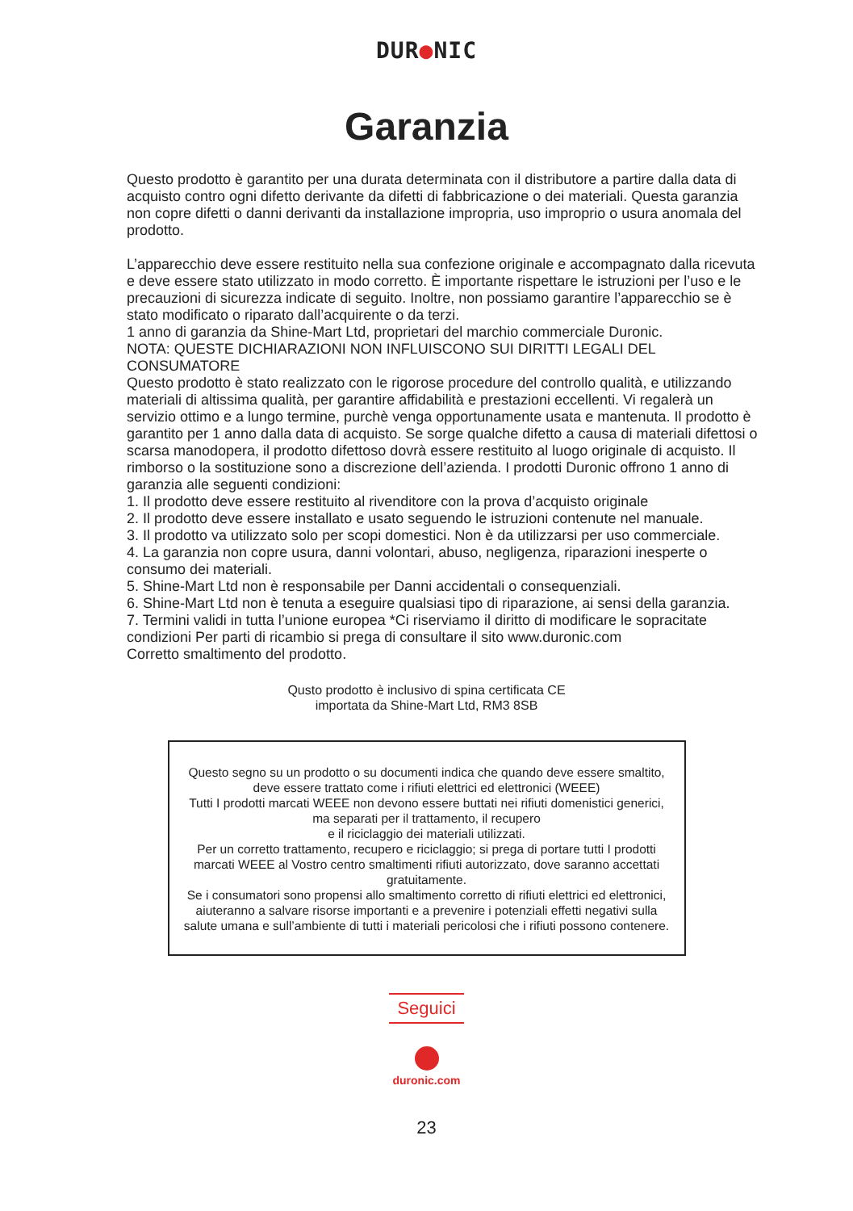DUR●NIC
Garanzia
Questo prodotto è garantito per una durata determinata con il distributore a partire dalla data di acquisto contro ogni difetto derivante da difetti di fabbricazione o dei materiali. Questa garanzia non copre difetti o danni derivanti da installazione impropria, uso improprio o usura anomala del prodotto.
L’apparecchio deve essere restituito nella sua confezione originale e accompagnato dalla ricevuta e deve essere stato utilizzato in modo corretto. È importante rispettare le istruzioni per l’uso e le precauzioni di sicurezza indicate di seguito. Inoltre, non possiamo garantire l’apparecchio se è stato modificato o riparato dall’acquirente o da terzi.
1 anno di garanzia da Shine-Mart Ltd, proprietari del marchio commerciale Duronic.
NOTA: QUESTE DICHIARAZIONI NON INFLUISCONO SUI DIRITTI LEGALI DEL CONSUMATORE
Questo prodotto è stato realizzato con le rigorose procedure del controllo qualità, e utilizzando materiali di altissima qualità, per garantire affidabilità e prestazioni eccellenti. Vi regalerà un servizio ottimo e a lungo termine, purchè venga opportunamente usata e mantenuta. Il prodotto è garantito per 1 anno dalla data di acquisto. Se sorge qualche difetto a causa di materiali difettosi o scarsa manodopera, il prodotto difettoso dovrà essere restituito al luogo originale di acquisto. Il rimborso o la sostituzione sono a discrezione dell’azienda. I prodotti Duronic offrono 1 anno di garanzia alle seguenti condizioni:
1. Il prodotto deve essere restituito al rivenditore con la prova d’acquisto originale
2. Il prodotto deve essere installato e usato seguendo le istruzioni contenute nel manuale.
3. Il prodotto va utilizzato solo per scopi domestici. Non è da utilizzarsi per uso commerciale.
4. La garanzia non copre usura, danni volontari, abuso, negligenza, riparazioni inesperte o consumo dei materiali.
5. Shine-Mart Ltd non è responsabile per Danni accidentali o consequenziali.
6. Shine-Mart Ltd non è tenuta a eseguire qualsiasi tipo di riparazione, ai sensi della garanzia.
7. Termini validi in tutta l’unione europea *Ci riserviamo il diritto di modificare le sopracitate condizioni Per parti di ricambio si prega di consultare il sito www.duronic.com
Corretto smaltimento del prodotto.
Qusto prodotto è inclusivo di spina certificata CE
importata da Shine-Mart Ltd, RM3 8SB
Questo segno su un prodotto o su documenti indica che quando deve essere smaltito, deve essere trattato come i rifiuti elettrici ed elettronici (WEEE)
Tutti I prodotti marcati WEEE non devono essere buttati nei rifiuti domenistici generici, ma separati per il trattamento, il recupero
e il riciclaggio dei materiali utilizzati.
Per un corretto trattamento, recupero e riciclaggio; si prega di portare tutti I prodotti marcati WEEE al Vostro centro smaltimenti rifiuti autorizzato, dove saranno accettati gratuitamente.
Se i consumatori sono propensi allo smaltimento corretto di rifiuti elettrici ed elettronici, aiuteranno a salvare risorse importanti e a prevenire i potenziali effetti negativi sulla salute umana e sull’ambiente di tutti i materiali pericolosi che i rifiuti possono contenere.
Seguici
duronic.com
23